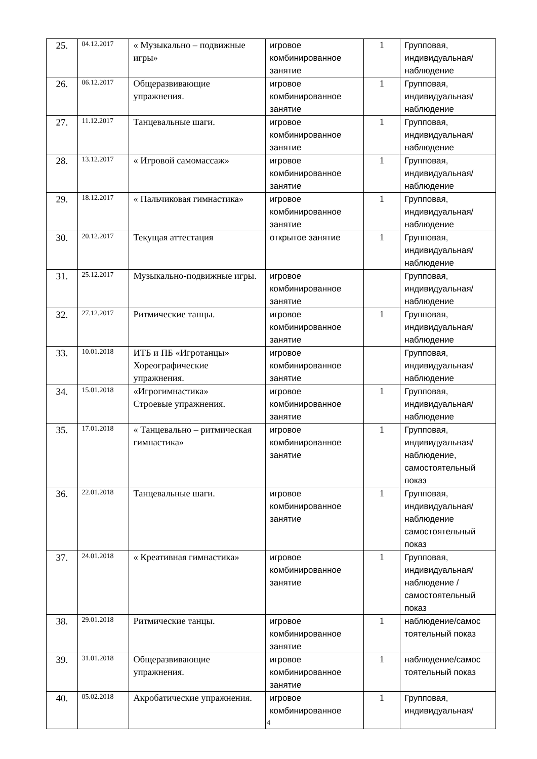| 25. | 04.12.2017 | « Музыкально – подвижные игры» | игровое комбинированное занятие | 1 | Групповая, индивидуальная/ наблюдение |
| 26. | 06.12.2017 | Общеразвивающие упражнения. | игровое комбинированное занятие | 1 | Групповая, индивидуальная/ наблюдение |
| 27. | 11.12.2017 | Танцевальные шаги. | игровое комбинированное занятие | 1 | Групповая, индивидуальная/ наблюдение |
| 28. | 13.12.2017 | « Игровой самомассаж» | игровое комбинированное занятие | 1 | Групповая, индивидуальная/ наблюдение |
| 29. | 18.12.2017 | « Пальчиковая гимнастика» | игровое комбинированное занятие | 1 | Групповая, индивидуальная/ наблюдение |
| 30. | 20.12.2017 | Текущая аттестация | открытое занятие | 1 | Групповая, индивидуальная/ наблюдение |
| 31. | 25.12.2017 | Музыкально-подвижные игры. | игровое комбинированное занятие | | Групповая, индивидуальная/ наблюдение |
| 32. | 27.12.2017 | Ритмические танцы. | игровое комбинированное занятие | 1 | Групповая, индивидуальная/ наблюдение |
| 33. | 10.01.2018 | ИТБ и ПБ «Игротанцы» Хореографические упражнения. | игровое комбинированное занятие | | Групповая, индивидуальная/ наблюдение |
| 34. | 15.01.2018 | «Игрогимнастика» Строевые упражнения. | игровое комбинированное занятие | 1 | Групповая, индивидуальная/ наблюдение |
| 35. | 17.01.2018 | « Танцевально – ритмическая гимнастика» | игровое комбинированное занятие | 1 | Групповая, индивидуальная/ наблюдение, самостоятельный показ |
| 36. | 22.01.2018 | Танцевальные шаги. | игровое комбинированное занятие | 1 | Групповая, индивидуальная/ наблюдение самостоятельный показ |
| 37. | 24.01.2018 | « Креативная гимнастика» | игровое комбинированное занятие | 1 | Групповая, индивидуальная/ наблюдение /самостоятельный показ |
| 38. | 29.01.2018 | Ритмические танцы. | игровое комбинированное занятие | 1 | наблюдение/самос тоятельный показ |
| 39. | 31.01.2018 | Общеразвивающие упражнения. | игровое комбинированное занятие | 1 | наблюдение/самос тоятельный показ |
| 40. | 05.02.2018 | Акробатические упражнения. | игровое комбинированное | 1 | Групповая, индивидуальная/ |
4